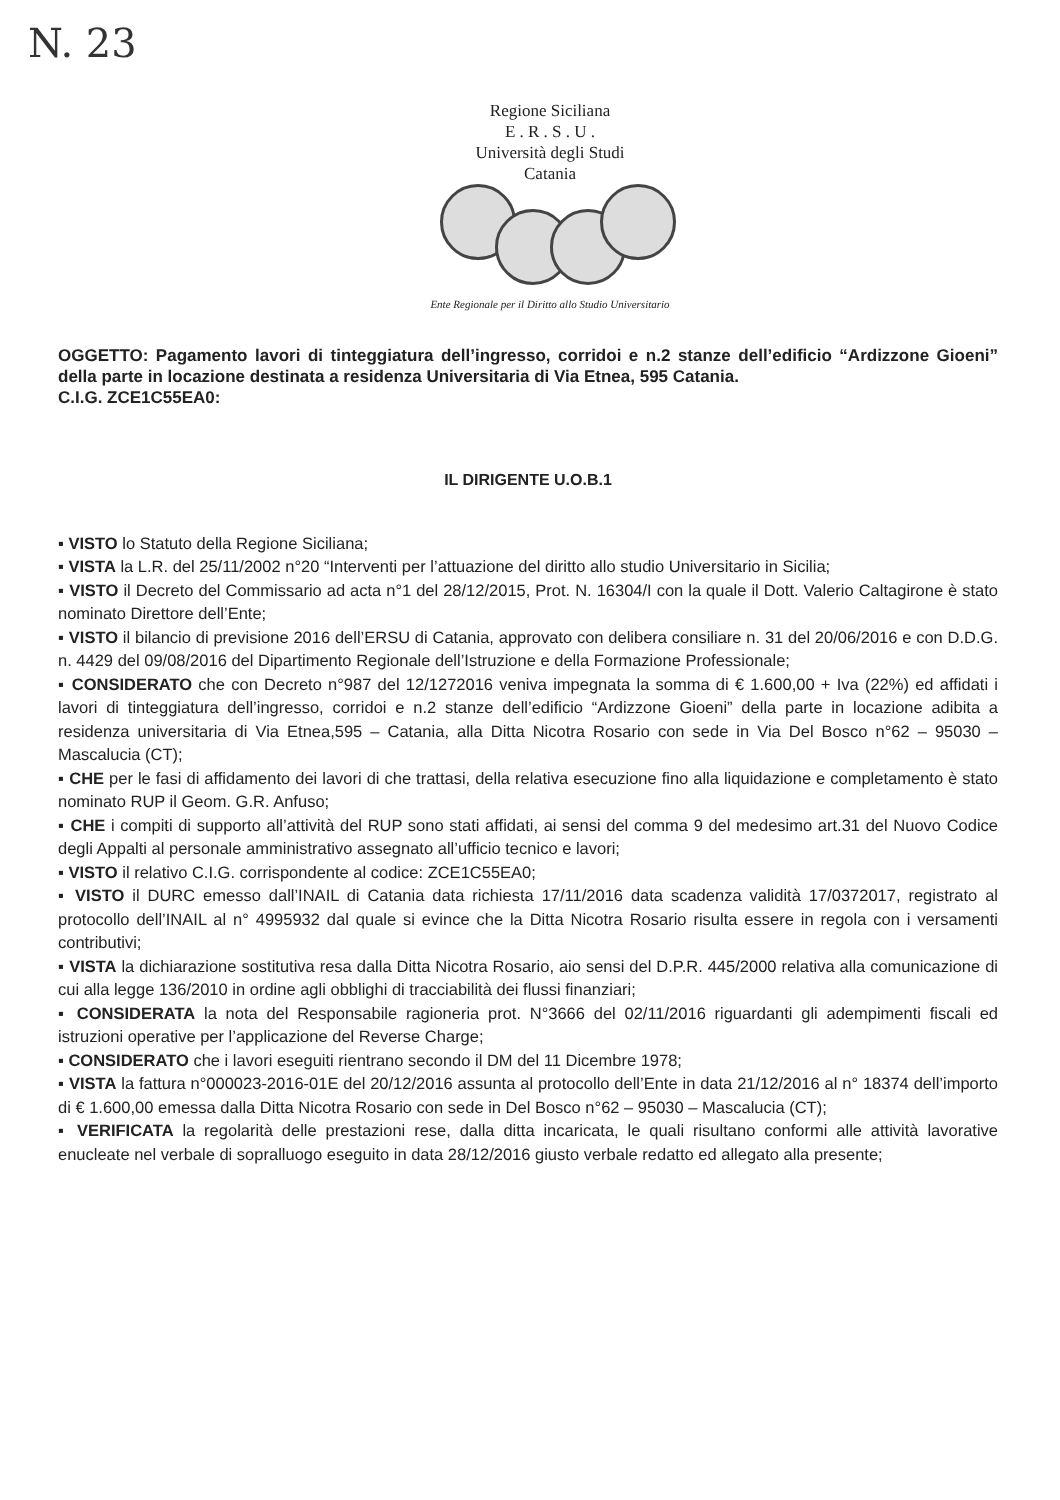N. 23
Regione Siciliana
E . R . S . U .
Università degli Studi
Catania
Ente Regionale per il Diritto allo Studio Universitario
OGGETTO: Pagamento lavori di tinteggiatura dell’ingresso, corridoi e n.2 stanze dell’edificio “Ardizzone Gioeni” della parte in locazione destinata a residenza Universitaria di Via Etnea, 595 Catania.
C.I.G. ZCE1C55EA0:
IL DIRIGENTE U.O.B.1
▪ VISTO lo Statuto della Regione Siciliana;
▪ VISTA la L.R. del 25/11/2002 n°20 “Interventi per l’attuazione del diritto allo studio Universitario in Sicilia;
▪ VISTO il Decreto del Commissario ad acta n°1 del 28/12/2015, Prot. N. 16304/I con la quale il Dott. Valerio Caltagirone è stato nominato Direttore dell’Ente;
▪ VISTO il bilancio di previsione 2016 dell’ERSU di Catania, approvato con delibera consiliare n. 31 del 20/06/2016 e con D.D.G. n. 4429 del 09/08/2016 del Dipartimento Regionale dell’Istruzione e della Formazione Professionale;
▪ CONSIDERATO che con Decreto n°987 del 12/1272016 veniva impegnata la somma di € 1.600,00 + Iva (22%) ed affidati i lavori di tinteggiatura dell’ingresso, corridoi e n.2 stanze dell’edificio “Ardizzone Gioeni” della parte in locazione adibita a residenza universitaria di Via Etnea,595 – Catania, alla Ditta Nicotra Rosario con sede in Via Del Bosco n°62 – 95030 – Mascalucia (CT);
▪ CHE per le fasi di affidamento dei lavori di che trattasi, della relativa esecuzione fino alla liquidazione e completamento è stato nominato RUP il Geom. G.R. Anfuso;
▪ CHE i compiti di supporto all’attività del RUP sono stati affidati, ai sensi del comma 9 del medesimo art.31 del Nuovo Codice degli Appalti al personale amministrativo assegnato all’ufficio tecnico e lavori;
▪ VISTO il relativo C.I.G. corrispondente al codice: ZCE1C55EA0;
▪ VISTO il DURC emesso dall’INAIL di Catania data richiesta 17/11/2016 data scadenza validità 17/0372017, registrato al protocollo dell’INAIL al n° 4995932 dal quale si evince che la Ditta Nicotra Rosario risulta essere in regola con i versamenti contributivi;
▪ VISTA la dichiarazione sostitutiva resa dalla Ditta Nicotra Rosario, aio sensi del D.P.R. 445/2000 relativa alla comunicazione di cui alla legge 136/2010 in ordine agli obblighi di tracciabilità dei flussi finanziari;
▪ CONSIDERATA la nota del Responsabile ragioneria prot. N°3666 del 02/11/2016 riguardanti gli adempimenti fiscali ed istruzioni operative per l’applicazione del Reverse Charge;
▪ CONSIDERATO che i lavori eseguiti rientrano secondo il DM del 11 Dicembre 1978;
▪ VISTA la fattura n°000023-2016-01E del 20/12/2016 assunta al protocollo dell’Ente in data 21/12/2016 al n° 18374 dell’importo di € 1.600,00 emessa dalla Ditta Nicotra Rosario con sede in Del Bosco n°62 – 95030 – Mascalucia (CT);
▪ VERIFICATA la regolarità delle prestazioni rese, dalla ditta incaricata, le quali risultano conformi alle attività lavorative enucleate nel verbale di sopralluogo eseguito in data 28/12/2016 giusto verbale redatto ed allegato alla presente;